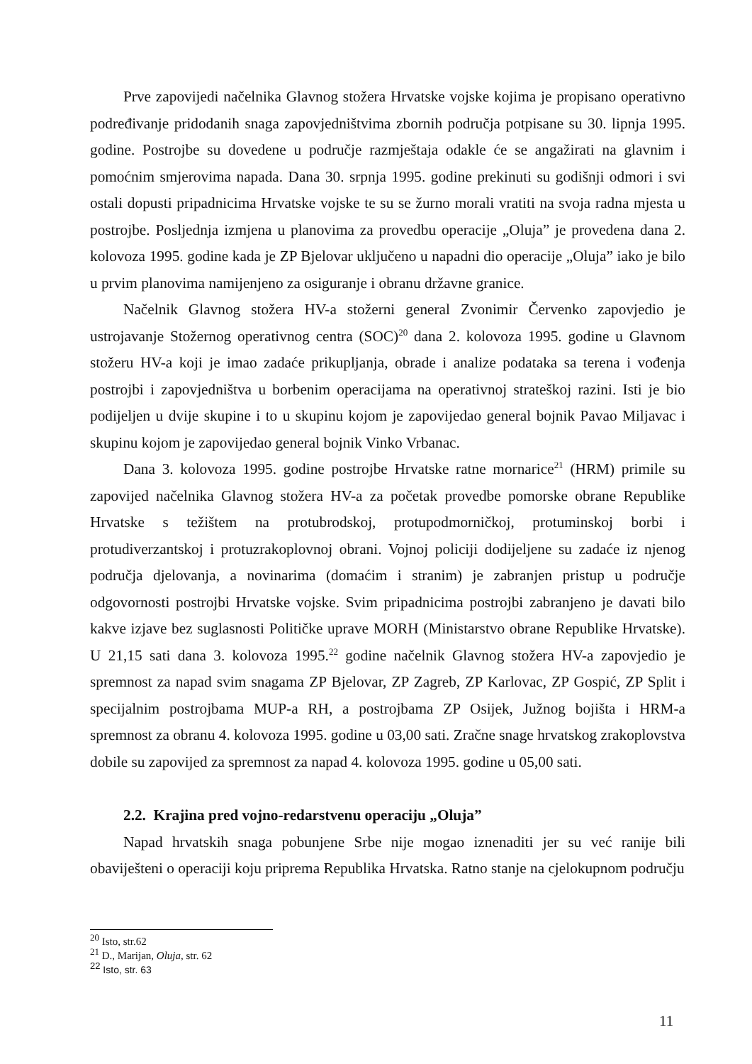Prve zapovijedi načelnika Glavnog stožera Hrvatske vojske kojima je propisano operativno podređivanje pridodanih snaga zapovjedništvima zbornih područja potpisane su 30. lipnja 1995. godine. Postrojbe su dovedene u područje razmještaja odakle će se angažirati na glavnim i pomoćnim smjerovima napada. Dana 30. srpnja 1995. godine prekinuti su godišnji odmori i svi ostali dopusti pripadnicima Hrvatske vojske te su se žurno morali vratiti na svoja radna mjesta u postrojbe. Posljednja izmjena u planovima za provedbu operacije „Oluja” je provedena dana 2. kolovoza 1995. godine kada je ZP Bjelovar uključeno u napadni dio operacije „Oluja” iako je bilo u prvim planovima namijenjeno za osiguranje i obranu državne granice.
Načelnik Glavnog stožera HV-a stožerni general Zvonimir Červenko zapovjedio je ustrojavanje Stožernog operativnog centra (SOC)<sup>20</sup> dana 2. kolovoza 1995. godine u Glavnom stožeru HV-a koji je imao zadaće prikupljanja, obrade i analize podataka sa terena i vođenja postrojbi i zapovjedništva u borbenim operacijama na operativnoj strateškoj razini. Isti je bio podijeljen u dvije skupine i to u skupinu kojom je zapovijedao general bojnik Pavao Miljavac i skupinu kojom je zapovijedao general bojnik Vinko Vrbanac.
Dana 3. kolovoza 1995. godine postrojbe Hrvatske ratne mornarice<sup>21</sup> (HRM) primile su zapovijed načelnika Glavnog stožera HV-a za početak provedbe pomorske obrane Republike Hrvatske s težištem na protubrodskoj, protupodmorničkoj, protuminskoj borbi i protudiverzantskoj i protuzrakoplovnoj obrani. Vojnoj policiji dodijeljene su zadaće iz njenog područja djelovanja, a novinarima (domaćim i stranim) je zabranjen pristup u područje odgovornosti postrojbi Hrvatske vojske. Svim pripadnicima postrojbi zabranjeno je davati bilo kakve izjave bez suglasnosti Političke uprave MORH (Ministarstvo obrane Republike Hrvatske). U 21,15 sati dana 3. kolovoza 1995.<sup>22</sup> godine načelnik Glavnog stožera HV-a zapovjedio je spremnost za napad svim snagama ZP Bjelovar, ZP Zagreb, ZP Karlovac, ZP Gospić, ZP Split i specijalnim postrojbama MUP-a RH, a postrojbama ZP Osijek, Južnog bojišta i HRM-a spremnost za obranu 4. kolovoza 1995. godine u 03,00 sati. Zračne snage hrvatskog zrakoplovstva dobile su zapovijed za spremnost za napad 4. kolovoza 1995. godine u 05,00 sati.
2.2. Krajina pred vojno-redarstvenu operaciju „Oluja”
Napad hrvatskih snaga pobunjene Srbe nije mogao iznenaditi jer su već ranije bili obaviješteni o operaciji koju priprema Republika Hrvatska. Ratno stanje na cjelokupnom području
<sup>20</sup> Isto, str.62
<sup>21</sup> D., Marijan, Oluja, str. 62
<sup>22</sup> Isto, str. 63
11